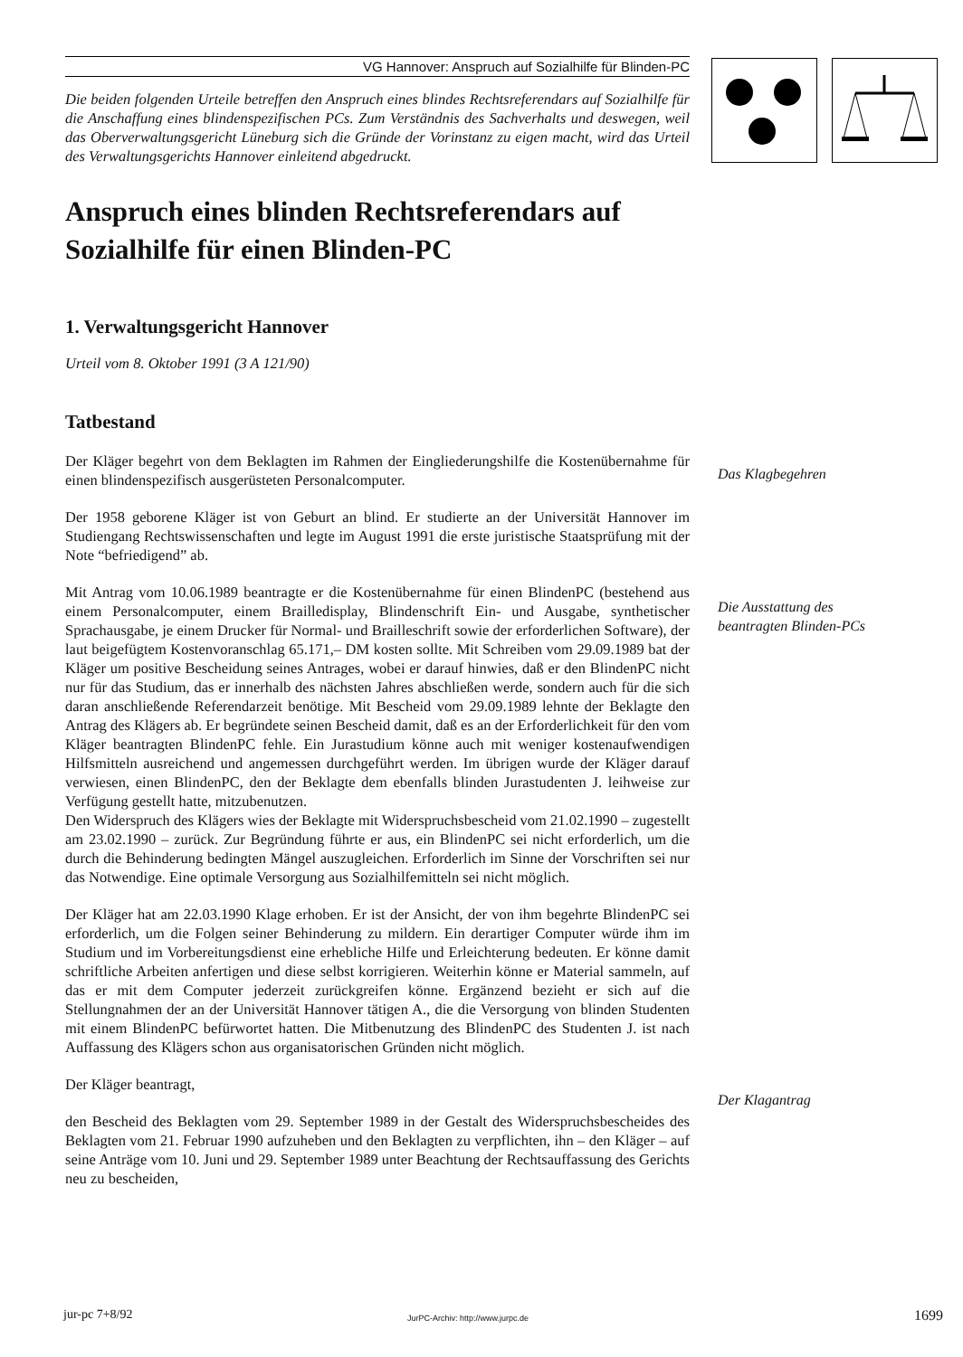VG Hannover: Anspruch auf Sozialhilfe für Blinden-PC
Die beiden folgenden Urteile betreffen den Anspruch eines blindes Rechtsreferendars auf Sozialhilfe für die Anschaffung eines blindenspezifischen PCs. Zum Verständnis des Sachverhalts und deswegen, weil das Oberverwaltungsgericht Lüneburg sich die Gründe der Vorinstanz zu eigen macht, wird das Urteil des Verwaltungsgerichts Hannover einleitend abgedruckt.
Anspruch eines blinden Rechtsreferendars auf Sozialhilfe für einen Blinden-PC
1. Verwaltungsgericht Hannover
Urteil vom 8. Oktober 1991 (3 A 121/90)
Tatbestand
Der Kläger begehrt von dem Beklagten im Rahmen der Eingliederungshilfe die Kostenübernahme für einen blindenspezifisch ausgerüsteten Personalcomputer.
Der 1958 geborene Kläger ist von Geburt an blind. Er studierte an der Universität Hannover im Studiengang Rechtswissenschaften und legte im August 1991 die erste juristische Staatsprüfung mit der Note “befriedigend” ab.
Mit Antrag vom 10.06.1989 beantragte er die Kostenübernahme für einen BlindenPC (bestehend aus einem Personalcomputer, einem Brailledisplay, Blindenschrift Ein- und Ausgabe, synthetischer Sprachausgabe, je einem Drucker für Normal- und Brailleschrift sowie der erforderlichen Software), der laut beigefügtem Kostenvoranschlag 65.171,– DM kosten sollte. Mit Schreiben vom 29.09.1989 bat der Kläger um positive Bescheidung seines Antrages, wobei er darauf hinwies, daß er den BlindenPC nicht nur für das Studium, das er innerhalb des nächsten Jahres abschließen werde, sondern auch für die sich daran anschließende Referendarzeit benötige. Mit Bescheid vom 29.09.1989 lehnte der Beklagte den Antrag des Klägers ab. Er begründete seinen Bescheid damit, daß es an der Erforderlichkeit für den vom Kläger beantragten BlindenPC fehle. Ein Jurastudium könne auch mit weniger kostenaufwendigen Hilfsmitteln ausreichend und angemessen durchgeführt werden. Im übrigen wurde der Kläger darauf verwiesen, einen BlindenPC, den der Beklagte dem ebenfalls blinden Jurastudenten J. leihweise zur Verfügung gestellt hatte, mitzubenutzen.
Den Widerspruch des Klägers wies der Beklagte mit Widerspruchsbescheid vom 21.02.1990 – zugestellt am 23.02.1990 – zurück. Zur Begründung führte er aus, ein BlindenPC sei nicht erforderlich, um die durch die Behinderung bedingten Mängel auszugleichen. Erforderlich im Sinne der Vorschriften sei nur das Notwendige. Eine optimale Versorgung aus Sozialhilfemitteln sei nicht möglich.
Der Kläger hat am 22.03.1990 Klage erhoben. Er ist der Ansicht, der von ihm begehrte BlindenPC sei erforderlich, um die Folgen seiner Behinderung zu mildern. Ein derartiger Computer würde ihm im Studium und im Vorbereitungsdienst eine erhebliche Hilfe und Erleichterung bedeuten. Er könne damit schriftliche Arbeiten anfertigen und diese selbst korrigieren. Weiterhin könne er Material sammeln, auf das er mit dem Computer jederzeit zurückgreifen könne. Ergänzend bezieht er sich auf die Stellungnahmen der an der Universität Hannover tätigen A., die die Versorgung von blinden Studenten mit einem BlindenPC befürwortet hatten. Die Mitbenutzung des BlindenPC des Studenten J. ist nach Auffassung des Klägers schon aus organisatorischen Gründen nicht möglich.
Der Kläger beantragt,
den Bescheid des Beklagten vom 29. September 1989 in der Gestalt des Widerspruchsbescheides des Beklagten vom 21. Februar 1990 aufzuheben und den Beklagten zu verpflichten, ihn – den Kläger – auf seine Anträge vom 10. Juni und 29. September 1989 unter Beachtung der Rechtsauffassung des Gerichts neu zu bescheiden,
Das Klagbegehren
Die Ausstattung des beantragten Blinden-PCs
Der Klagantrag
jur-pc 7+8/92
JurPC-Archiv: http://www.jurpc.de
1699